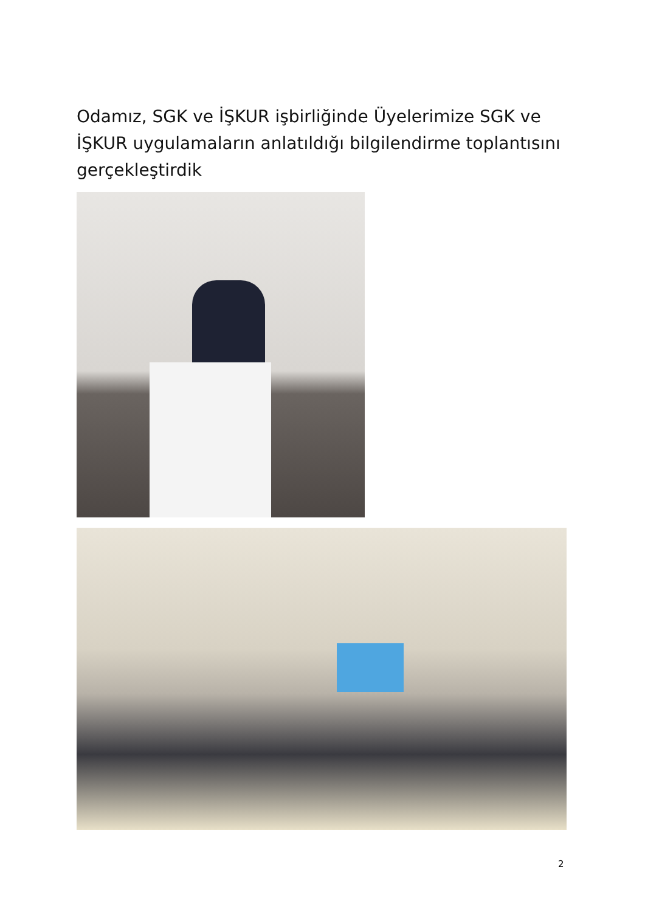Odamız, SGK ve İŞKUR işbirliğinde Üyelerimize SGK ve İŞKUR uygulamaların anlatıldığı bilgilendirme toplantısını gerçekleştirdik
2